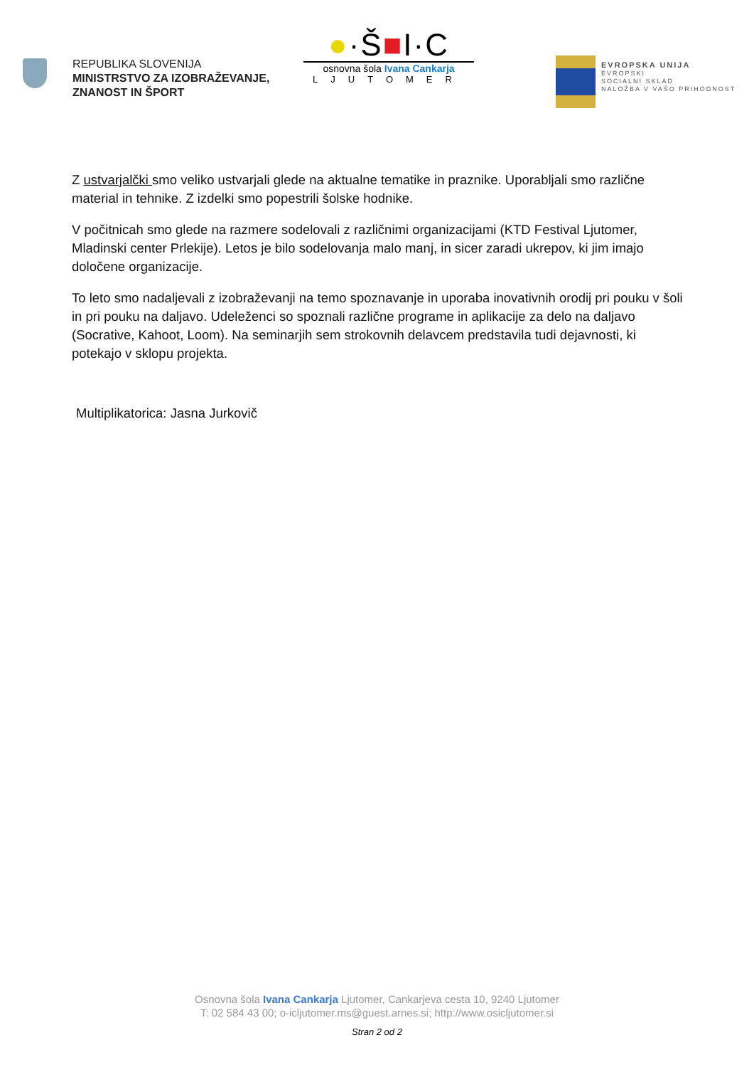REPUBLIKA SLOVENIJA
MINISTRSTVO ZA IZOBRAŽEVANJE,
ZNANOST IN ŠPORT
●·Š■I·C
osnovna šola Ivana Cankarja
LJUTOMER
EVROPSKA UNIJA
EVROPSKI
SOCIALNI SKLAD
NALOŽBA V VAŠO PRIHODNOST
Z ustvarjalčki smo veliko ustvarjali glede na aktualne tematike in praznike. Uporabljali smo različne material in tehnike. Z izdelki smo popestrili šolske hodnike.
V počitnicah smo glede na razmere sodelovali z različnimi organizacijami (KTD Festival Ljutomer, Mladinski center Prlekije). Letos je bilo sodelovanja malo manj, in sicer zaradi ukrepov, ki jim imajo določene organizacije.
To leto smo nadaljevali z izobraževanji na temo spoznavanje in uporaba inovativnih orodij pri pouku v šoli in pri pouku na daljavo. Udeleženci so spoznali različne programe in aplikacije za delo na daljavo (Socrative, Kahoot, Loom). Na seminarjih sem strokovnih delavcem predstavila tudi dejavnosti, ki potekajo v sklopu projekta.
Multiplikatorica: Jasna Jurkovič
Osnovna šola Ivana Cankarja Ljutomer, Cankarjeva cesta 10, 9240 Ljutomer
T: 02 584 43 00; o-icljutomer.ms@guest.arnes.si; http://www.osicljutomer.si
Stran 2 od 2